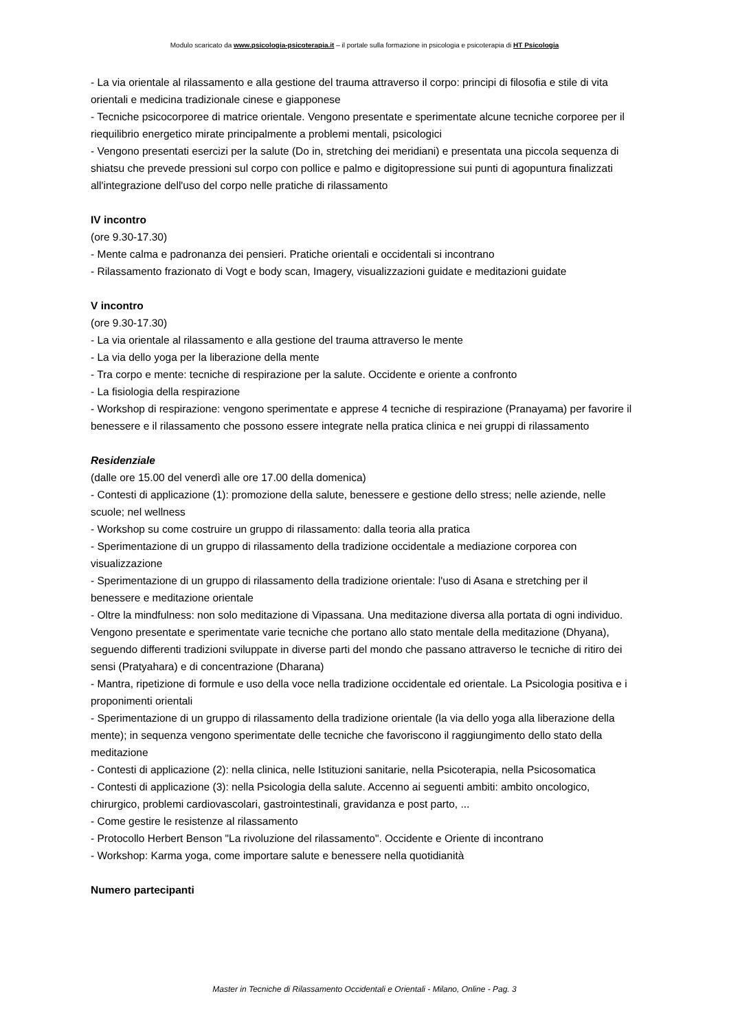Modulo scaricato da www.psicologia-psicoterapia.it – il portale sulla formazione in psicologia e psicoterapia di HT Psicologia
- La via orientale al rilassamento e alla gestione del trauma attraverso il corpo: principi di filosofia e stile di vita orientali e medicina tradizionale cinese e giapponese
- Tecniche psicocorporee di matrice orientale. Vengono presentate e sperimentate alcune tecniche corporee per il riequilibrio energetico mirate principalmente a problemi mentali, psicologici
- Vengono presentati esercizi per la salute (Do in, stretching dei meridiani) e presentata una piccola sequenza di shiatsu che prevede pressioni sul corpo con pollice e palmo e digitopressione sui punti di agopuntura finalizzati all'integrazione dell'uso del corpo nelle pratiche di rilassamento
IV incontro
(ore 9.30-17.30)
- Mente calma e padronanza dei pensieri. Pratiche orientali e occidentali si incontrano
- Rilassamento frazionato di Vogt e body scan, Imagery, visualizzazioni guidate e meditazioni guidate
V incontro
(ore 9.30-17.30)
- La via orientale al rilassamento e alla gestione del trauma attraverso le mente
- La via dello yoga per la liberazione della mente
- Tra corpo e mente: tecniche di respirazione per la salute. Occidente e oriente a confronto
- La fisiologia della respirazione
- Workshop di respirazione: vengono sperimentate e apprese 4 tecniche di respirazione (Pranayama) per favorire il benessere e il rilassamento che possono essere integrate nella pratica clinica e nei gruppi di rilassamento
Residenziale
(dalle ore 15.00 del venerdì alle ore 17.00 della domenica)
- Contesti di applicazione (1): promozione della salute, benessere e gestione dello stress; nelle aziende, nelle scuole; nel wellness
- Workshop su come costruire un gruppo di rilassamento: dalla teoria alla pratica
- Sperimentazione di un gruppo di rilassamento della tradizione occidentale a mediazione corporea con visualizzazione
- Sperimentazione di un gruppo di rilassamento della tradizione orientale: l'uso di Asana e stretching per il benessere e meditazione orientale
- Oltre la mindfulness: non solo meditazione di Vipassana. Una meditazione diversa alla portata di ogni individuo. Vengono presentate e sperimentate varie tecniche che portano allo stato mentale della meditazione (Dhyana), seguendo differenti tradizioni sviluppate in diverse parti del mondo che passano attraverso le tecniche di ritiro dei sensi (Pratyahara) e di concentrazione (Dharana)
- Mantra, ripetizione di formule e uso della voce nella tradizione occidentale ed orientale. La Psicologia positiva e i proponimenti orientali
- Sperimentazione di un gruppo di rilassamento della tradizione orientale (la via dello yoga alla liberazione della mente); in sequenza vengono sperimentate delle tecniche che favoriscono il raggiungimento dello stato della meditazione
- Contesti di applicazione (2): nella clinica, nelle Istituzioni sanitarie, nella Psicoterapia, nella Psicosomatica
- Contesti di applicazione (3): nella Psicologia della salute. Accenno ai seguenti ambiti: ambito oncologico, chirurgico, problemi cardiovascolari, gastrointestinali, gravidanza e post parto, ...
- Come gestire le resistenze al rilassamento
- Protocollo Herbert Benson "La rivoluzione del rilassamento". Occidente e Oriente di incontrano
- Workshop: Karma yoga, come importare salute e benessere nella quotidianità
Numero partecipanti
Master in Tecniche di Rilassamento Occidentali e Orientali - Milano, Online - Pag. 3